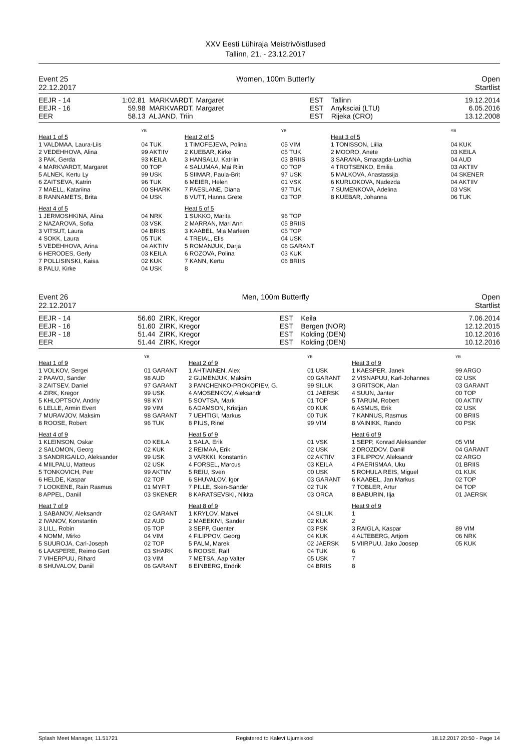XXV Eesti Lühiraja Meistrivõistlused
Tallinn, 21. - 23.12.2017
Event 25
22.12.2017 Women, 100m Butterfly Open
Startlist
| EEJR - 14 | 1:02.81 | MARKVARDT, Margaret | EST | Tallinn | 19.12.2014 |
| EEJR - 16 | 59.98 | MARKVARDT, Margaret | EST | Anyksciai (LTU) | 6.05.2016 |
| EER | 58.13 | ALJAND, Triin | EST | Rijeka (CRO) | 13.12.2008 |
| | YB | | YB | | YB |
| Heat 1 of 5 | | Heat 2 of 5 | | Heat 3 of 5 | |
| 1 VALDMAA, Laura-Liis | 04 TUK | 1 TIMOFEJEVA, Polina | 05 VIM | 1 TONISSON, Liilia | 04 KUK |
| 2 VEDEHHOVA, Alina | 99 AKTIIV | 2 KUEBAR, Kirke | 05 TUK | 2 MOORO, Anete | 03 KEILA |
| 3 PAK, Gerda | 93 KEILA | 3 HANSALU, Katriin | 03 BRIIS | 3 SARANA, Smaragda-Luchia | 04 AUD |
| 4 MARKVARDT, Margaret | 00 TOP | 4 SALUMAA, Mai Riin | 00 TOP | 4 TROTSENKO, Emilia | 03 AKTIIV |
| 5 ALNEK, Kertu Ly | 99 USK | 5 SIIMAR, Paula-Brit | 97 USK | 5 MALKOVA, Anastassija | 04 SKENER |
| 6 ZAITSEVA, Katrin | 96 TUK | 6 MEIER, Helen | 01 VSK | 6 KURLOKOVA, Nadezda | 04 AKTIIV |
| 7 MAELL, Katariina | 00 SHARK | 7 PAESLANE, Diana | 97 TUK | 7 SUMENKOVA, Adelina | 03 VSK |
| 8 RANNAMETS, Brita | 04 USK | 8 VUTT, Hanna Grete | 03 TOP | 8 KUEBAR, Johanna | 06 TUK |
| Heat 4 of 5 | | Heat 5 of 5 | | | |
| 1 JERMOSHKINA, Alina | 04 NRK | 1 SUKKO, Marita | 96 TOP | | |
| 2 NAZAROVA, Sofia | 03 VSK | 2 MARRAN, Mari Ann | 05 BRIIS | | |
| 3 VITSUT, Laura | 04 BRIIS | 3 KAABEL, Mia Marleen | 05 TOP | | |
| 4 SOKK, Laura | 05 TUK | 4 TREIAL, Elis | 04 USK | | |
| 5 VEDEHHOVA, Arina | 04 AKTIIV | 5 ROMANJUK, Darja | 06 GARANT | | |
| 6 HERODES, Gerly | 03 KEILA | 6 ROZOVA, Polina | 03 KUK | | |
| 7 POLLISINSKI, Kaisa | 02 KUK | 7 KANN, Kertu | 06 BRIIS | | |
| 8 PALU, Kirke | 04 USK | 8 | | | |
Event 26
22.12.2017 Men, 100m Butterfly Open
Startlist
| EEJR - 14 | 56.60 | ZIRK, Kregor | EST | Keila | 7.06.2014 |
| EEJR - 16 | 51.60 | ZIRK, Kregor | EST | Bergen (NOR) | 12.12.2015 |
| EEJR - 18 | 51.44 | ZIRK, Kregor | EST | Kolding (DEN) | 10.12.2016 |
| EER | 51.44 | ZIRK, Kregor | EST | Kolding (DEN) | 10.12.2016 |
| | YB | | YB | | YB |
| Heat 1 of 9 | | Heat 2 of 9 | | Heat 3 of 9 | |
| 1 VOLKOV, Sergei | 01 GARANT | 1 AHTIAINEN, Alex | 01 USK | 1 KAESPER, Janek | 99 ARGO |
| 2 PAAVO, Sander | 98 AUD | 2 GUMENJUK, Maksim | 00 GARANT | 2 VISNAPUU, Karl-Johannes | 02 USK |
| 3 ZAITSEV, Daniel | 97 GARANT | 3 PANCHENKO-PROKOPIEV, G. | 99 SILUK | 3 GRITSOK, Alan | 03 GARANT |
| 4 ZIRK, Kregor | 99 USK | 4 AMOSENKOV, Aleksandr | 01 JAERSK | 4 SUUN, Janter | 00 TOP |
| 5 KHLOPTSOV, Andriy | 98 KYI | 5 SOVTSA, Mark | 01 TOP | 5 TARUM, Robert | 00 AKTIIV |
| 6 LELLE, Armin Evert | 99 VIM | 6 ADAMSON, Kristjan | 00 KUK | 6 ASMUS, Erik | 02 USK |
| 7 MURAVJOV, Maksim | 98 GARANT | 7 UEHTIGI, Markus | 00 TUK | 7 KANNUS, Rasmus | 00 BRIIS |
| 8 ROOSE, Robert | 96 TUK | 8 PIUS, Rinel | 99 VIM | 8 VAINIKK, Rando | 00 PSK |
| Heat 4 of 9 | | Heat 5 of 9 | | Heat 6 of 9 | |
| 1 KLEINSON, Oskar | 00 KEILA | 1 SALA, Erik | 01 VSK | 1 SEPP, Konrad Aleksander | 05 VIM |
| 2 SALOMON, Georg | 02 KUK | 2 REIMAA, Erik | 02 USK | 2 DROZDOV, Daniil | 04 GARANT |
| 3 SANDRIGAILO, Aleksander | 99 USK | 3 VARKKI, Konstantin | 02 AKTIIV | 3 FILIPPOV, Aleksandr | 02 ARGO |
| 4 MIILPALU, Matteus | 02 USK | 4 FORSEL, Marcus | 03 KEILA | 4 PAERISMAA, Uku | 01 BRIIS |
| 5 TONKOVICH, Petr | 99 AKTIIV | 5 REIU, Sven | 00 USK | 5 ROHULA REIS, Miguel | 01 KUK |
| 6 HELDE, Kaspar | 02 TOP | 6 SHUVALOV, Igor | 03 GARANT | 6 KAABEL, Jan Markus | 02 TOP |
| 7 LOOKENE, Rain Rasmus | 01 MYFIT | 7 PILLE, Sken-Sander | 02 TUK | 7 TOBLER, Artur | 04 TOP |
| 8 APPEL, Daniil | 03 SKENER | 8 KARATSEVSKI, Nikita | 03 ORCA | 8 BABURIN, Ilja | 01 JAERSK |
| Heat 7 of 9 | | Heat 8 of 9 | | Heat 9 of 9 | |
| 1 SABANOV, Aleksandr | 02 GARANT | 1 KRYLOV, Matvei | 04 SILUK | 1 | |
| 2 IVANOV, Konstantin | 02 AUD | 2 MAEEKIVI, Sander | 02 KUK | 2 | |
| 3 LILL, Robin | 05 TOP | 3 SEPP, Guenter | 03 PSK | 3 RAIGLA, Kaspar | 89 VIM |
| 4 NOMM, Mirko | 04 VIM | 4 FILIPPOV, Georg | 04 KUK | 4 ALTEBERG, Artjom | 06 NRK |
| 5 SUUROJA, Carl-Joseph | 02 TOP | 5 PALM, Marek | 02 JAERSK | 5 VIIRPUU, Jako Joosep | 05 KUK |
| 6 LAASPERE, Reimo Gert | 03 SHARK | 6 ROOSE, Ralf | 04 TUK | 6 | |
| 7 VIHERPUU, Rihard | 03 VIM | 7 METSA, Aap Valter | 05 USK | 7 | |
| 8 SHUVALOV, Daniil | 06 GARANT | 8 EINBERG, Endrik | 04 BRIIS | 8 | |
Splash Meet Manager, 11.51721 Registered to Kalevi Ujumiskool 18.12.2017 20:50 - Page 14